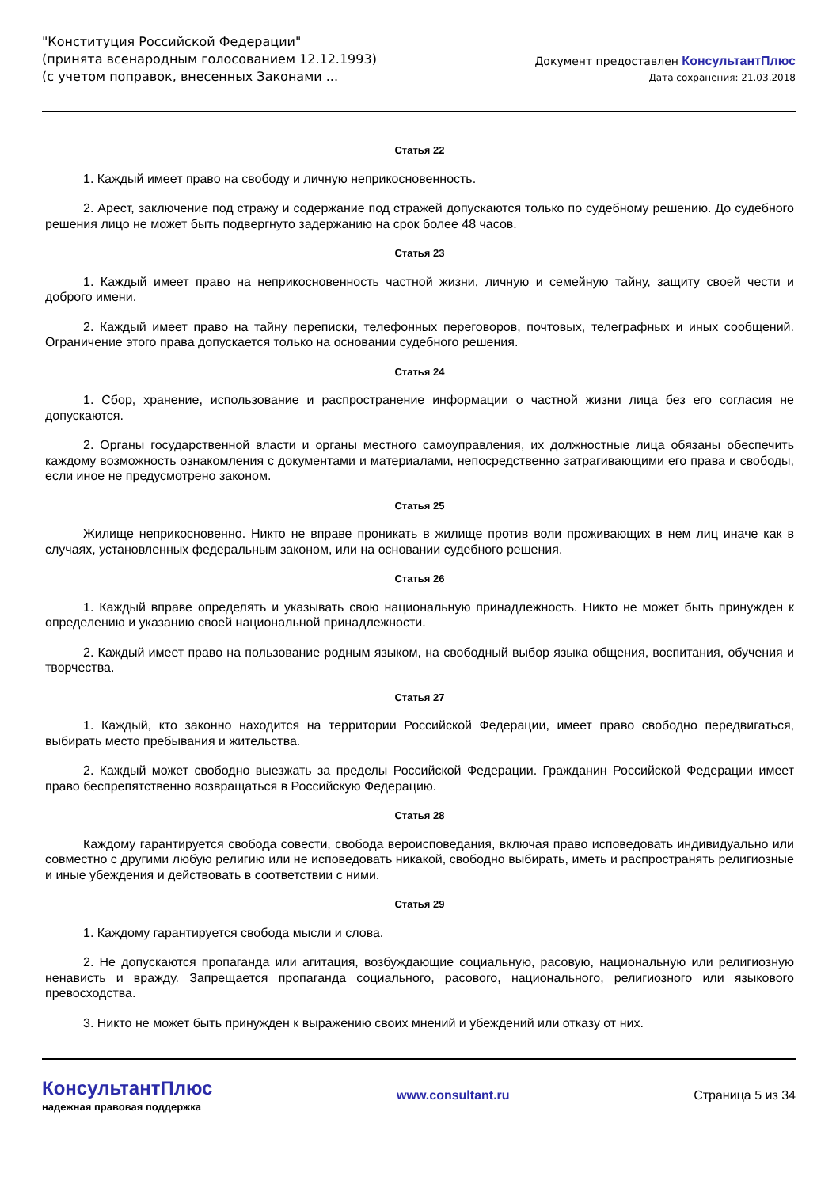"Конституция Российской Федерации"
(принята всенародным голосованием 12.12.1993)
(с учетом поправок, внесенных Законами ...
Документ предоставлен КонсультантПлюс
Дата сохранения: 21.03.2018
Статья 22
1. Каждый имеет право на свободу и личную неприкосновенность.
2. Арест, заключение под стражу и содержание под стражей допускаются только по судебному решению. До судебного решения лицо не может быть подвергнуто задержанию на срок более 48 часов.
Статья 23
1. Каждый имеет право на неприкосновенность частной жизни, личную и семейную тайну, защиту своей чести и доброго имени.
2. Каждый имеет право на тайну переписки, телефонных переговоров, почтовых, телеграфных и иных сообщений. Ограничение этого права допускается только на основании судебного решения.
Статья 24
1. Сбор, хранение, использование и распространение информации о частной жизни лица без его согласия не допускаются.
2. Органы государственной власти и органы местного самоуправления, их должностные лица обязаны обеспечить каждому возможность ознакомления с документами и материалами, непосредственно затрагивающими его права и свободы, если иное не предусмотрено законом.
Статья 25
Жилище неприкосновенно. Никто не вправе проникать в жилище против воли проживающих в нем лиц иначе как в случаях, установленных федеральным законом, или на основании судебного решения.
Статья 26
1. Каждый вправе определять и указывать свою национальную принадлежность. Никто не может быть принужден к определению и указанию своей национальной принадлежности.
2. Каждый имеет право на пользование родным языком, на свободный выбор языка общения, воспитания, обучения и творчества.
Статья 27
1. Каждый, кто законно находится на территории Российской Федерации, имеет право свободно передвигаться, выбирать место пребывания и жительства.
2. Каждый может свободно выезжать за пределы Российской Федерации. Гражданин Российской Федерации имеет право беспрепятственно возвращаться в Российскую Федерацию.
Статья 28
Каждому гарантируется свобода совести, свобода вероисповедания, включая право исповедовать индивидуально или совместно с другими любую религию или не исповедовать никакой, свободно выбирать, иметь и распространять религиозные и иные убеждения и действовать в соответствии с ними.
Статья 29
1. Каждому гарантируется свобода мысли и слова.
2. Не допускаются пропаганда или агитация, возбуждающие социальную, расовую, национальную или религиозную ненависть и вражду. Запрещается пропаганда социального, расового, национального, религиозного или языкового превосходства.
3. Никто не может быть принужден к выражению своих мнений и убеждений или отказу от них.
КонсультантПлюс
надежная правовая поддержка
www.consultant.ru Страница 5 из 34